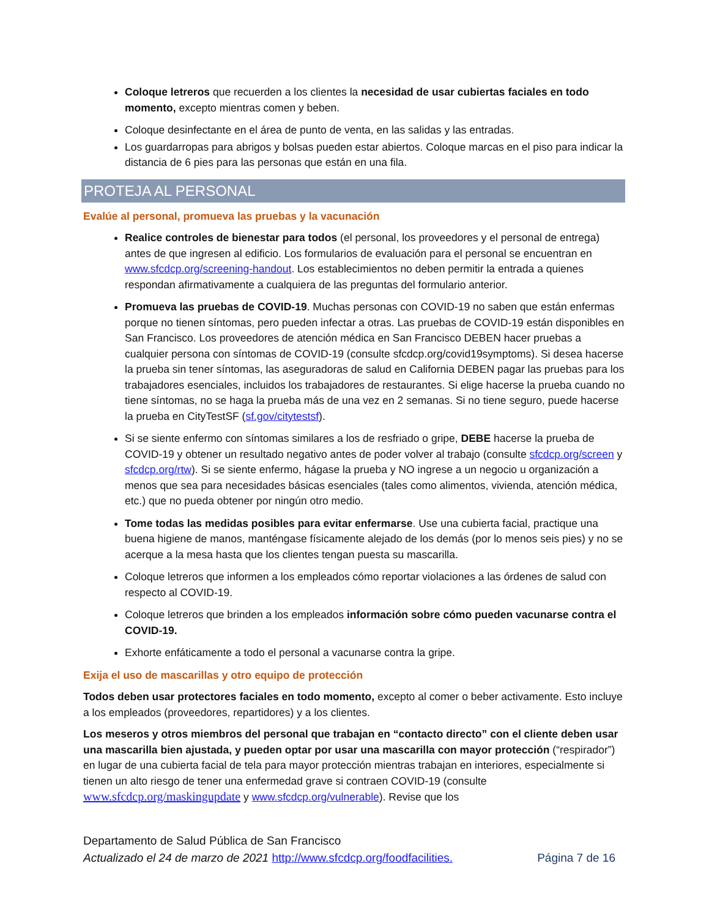Coloque letreros que recuerden a los clientes la necesidad de usar cubiertas faciales en todo momento, excepto mientras comen y beben.
Coloque desinfectante en el área de punto de venta, en las salidas y las entradas.
Los guardarropas para abrigos y bolsas pueden estar abiertos. Coloque marcas en el piso para indicar la distancia de 6 pies para las personas que están en una fila.
PROTEJA AL PERSONAL
Evalúe al personal, promueva las pruebas y la vacunación
Realice controles de bienestar para todos (el personal, los proveedores y el personal de entrega) antes de que ingresen al edificio. Los formularios de evaluación para el personal se encuentran en www.sfcdcp.org/screening-handout. Los establecimientos no deben permitir la entrada a quienes respondan afirmativamente a cualquiera de las preguntas del formulario anterior.
Promueva las pruebas de COVID-19. Muchas personas con COVID-19 no saben que están enfermas porque no tienen síntomas, pero pueden infectar a otras. Las pruebas de COVID-19 están disponibles en San Francisco. Los proveedores de atención médica en San Francisco DEBEN hacer pruebas a cualquier persona con síntomas de COVID-19 (consulte sfcdcp.org/covid19symptoms). Si desea hacerse la prueba sin tener síntomas, las aseguradoras de salud en California DEBEN pagar las pruebas para los trabajadores esenciales, incluidos los trabajadores de restaurantes. Si elige hacerse la prueba cuando no tiene síntomas, no se haga la prueba más de una vez en 2 semanas. Si no tiene seguro, puede hacerse la prueba en CityTestSF (sf.gov/citytestsf).
Si se siente enfermo con síntomas similares a los de resfriado o gripe, DEBE hacerse la prueba de COVID-19 y obtener un resultado negativo antes de poder volver al trabajo (consulte sfcdcp.org/screen y sfcdcp.org/rtw). Si se siente enfermo, hágase la prueba y NO ingrese a un negocio u organización a menos que sea para necesidades básicas esenciales (tales como alimentos, vivienda, atención médica, etc.) que no pueda obtener por ningún otro medio.
Tome todas las medidas posibles para evitar enfermarse. Use una cubierta facial, practique una buena higiene de manos, manténgase físicamente alejado de los demás (por lo menos seis pies) y no se acerque a la mesa hasta que los clientes tengan puesta su mascarilla.
Coloque letreros que informen a los empleados cómo reportar violaciones a las órdenes de salud con respecto al COVID-19.
Coloque letreros que brinden a los empleados información sobre cómo pueden vacunarse contra el COVID-19.
Exhorte enfáticamente a todo el personal a vacunarse contra la gripe.
Exija el uso de mascarillas y otro equipo de protección
Todos deben usar protectores faciales en todo momento, excepto al comer o beber activamente. Esto incluye a los empleados (proveedores, repartidores) y a los clientes.
Los meseros y otros miembros del personal que trabajan en “contacto directo” con el cliente deben usar una mascarilla bien ajustada, y pueden optar por usar una mascarilla con mayor protección (“respirador”) en lugar de una cubierta facial de tela para mayor protección mientras trabajan en interiores, especialmente si tienen un alto riesgo de tener una enfermedad grave si contraen COVID-19 (consulte www.sfcdcp.org/maskingupdate y www.sfcdcp.org/vulnerable). Revise que los
Departamento de Salud Pública de San Francisco
Página 7 de 16 Actualizado el 24 de marzo de 2021 http://www.sfcdcp.org/foodfacilities.